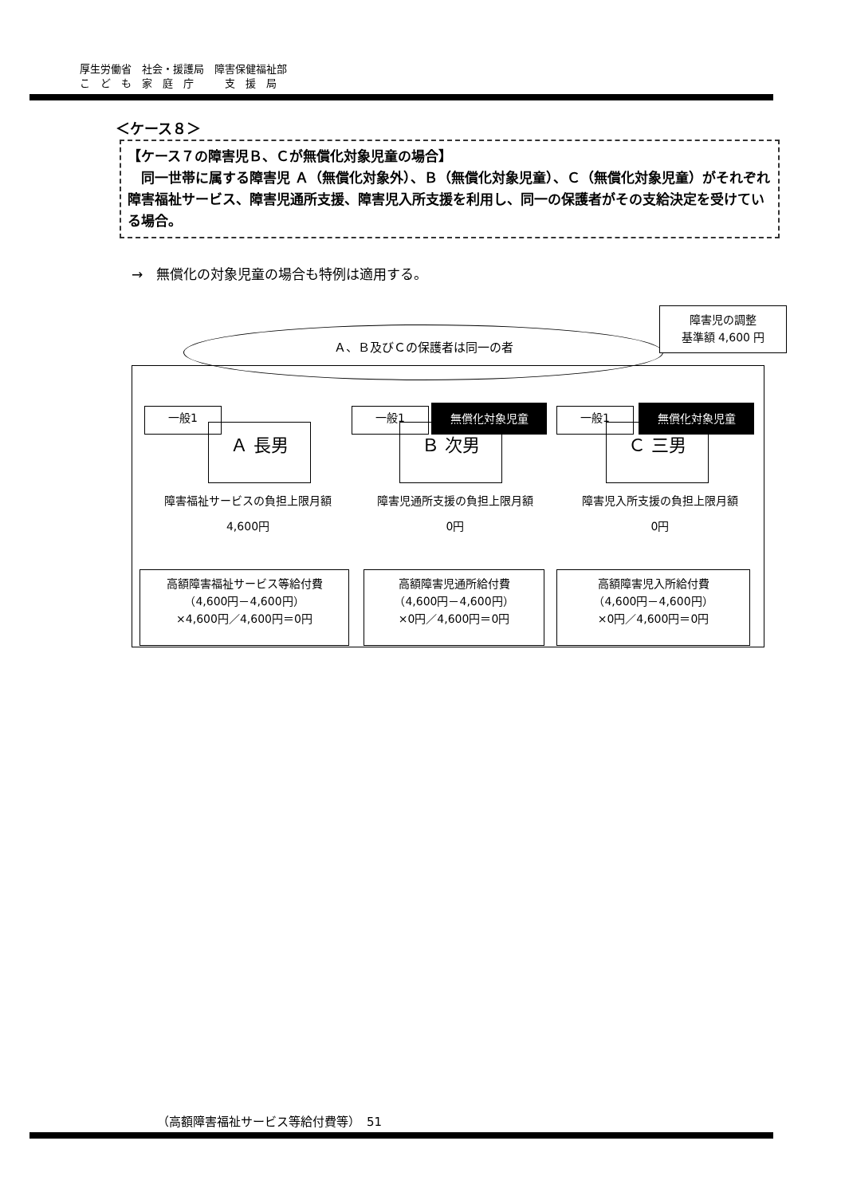厚生労働省　社会・援護局　障害保健福祉部
こ　ど　も　家　庭　庁　　　支　援　局
＜ケース８＞
【ケース７の障害児Ｂ、Ｃが無償化対象児童の場合】
　同一世帯に属する障害児 Ａ（無償化対象外）、Ｂ（無償化対象児童）、Ｃ（無償化対象児童）がそれぞれ障害福祉サービス、障害児通所支援、障害児入所支援を利用し、同一の保護者がその支給決定を受けている場合。
→　無償化の対象児童の場合も特例は適用する。
一般1
Ａ 長男
障害福祉サービスの負担上限月額
4,600円
一般1 無償化対象児童
Ｂ 次男
障害児通所支援の負担上限月額
0円
一般1 無償化対象児童
Ｃ 三男
障害児入所支援の負担上限月額
0円
高額障害福祉サービス等給付費
（4,600円－4,600円）
×4,600円／4,600円＝0円
高額障害児通所給付費
（4,600円－4,600円）
×0円／4,600円＝0円
高額障害児入所給付費
（4,600円－4,600円）
×0円／4,600円＝0円
Ａ、Ｂ及びＣの保護者は同一の者
障害児の調整
基準額 4,600 円
（高額障害福祉サービス等給付費等）　51